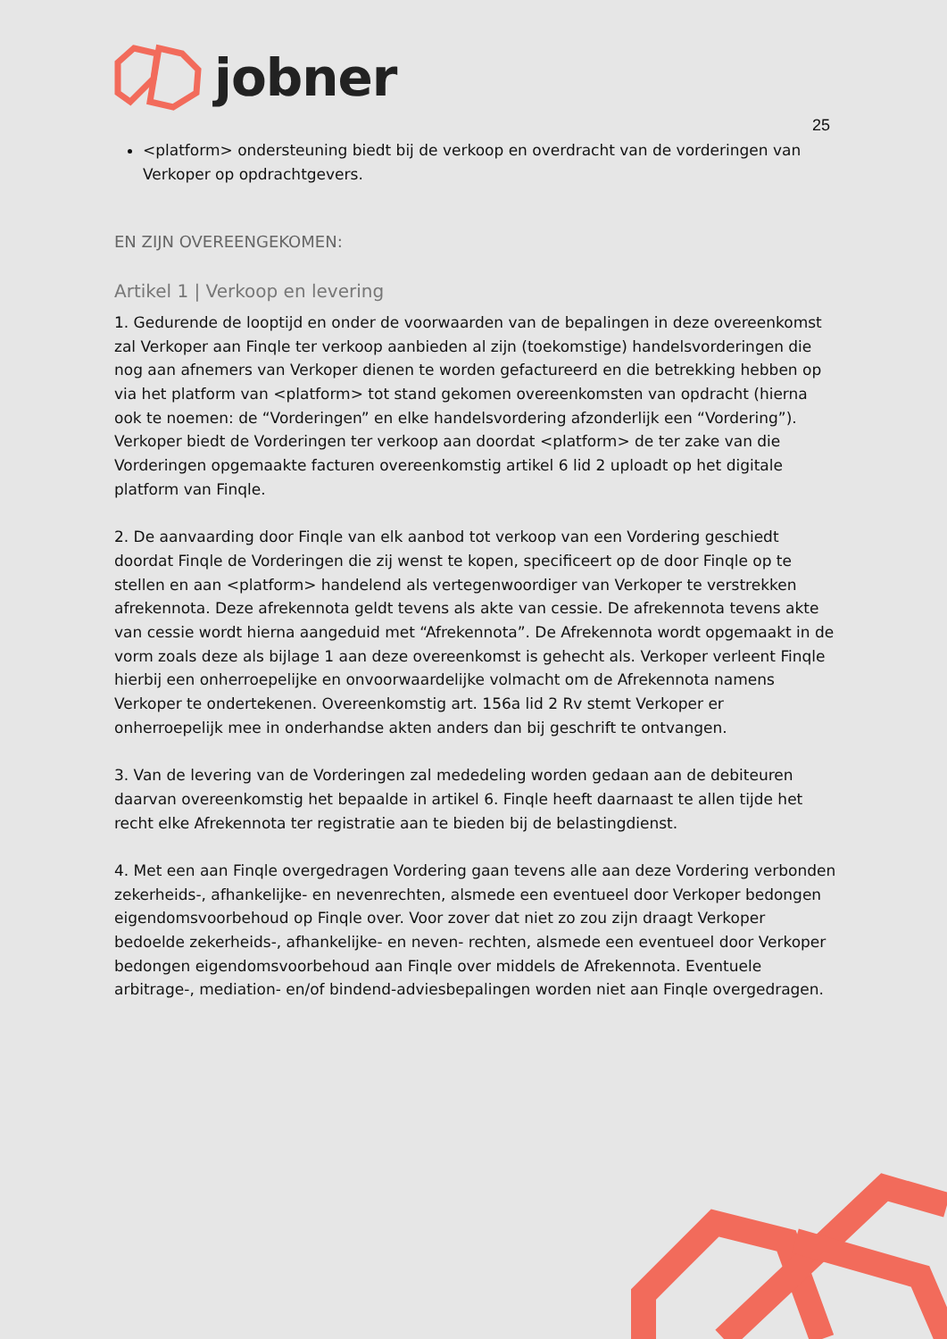jobner
25
<platform> ondersteuning biedt bij de verkoop en overdracht van de vorderingen van Verkoper op opdrachtgevers.
EN ZIJN OVEREENGEKOMEN:
Artikel 1 | Verkoop en levering
1. Gedurende de looptijd en onder de voorwaarden van de bepalingen in deze overeenkomst zal Verkoper aan Finqle ter verkoop aanbieden al zijn (toekomstige) handelsvorderingen die nog aan afnemers van Verkoper dienen te worden gefactureerd en die betrekking hebben op via het platform van <platform> tot stand gekomen overeenkomsten van opdracht (hierna ook te noemen: de “Vorderingen” en elke handelsvordering afzonderlijk een “Vordering”). Verkoper biedt de Vorderingen ter verkoop aan doordat <platform> de ter zake van die Vorderingen opgemaakte facturen overeenkomstig artikel 6 lid 2 uploadt op het digitale platform van Finqle.
2. De aanvaarding door Finqle van elk aanbod tot verkoop van een Vordering geschiedt doordat Finqle de Vorderingen die zij wenst te kopen, specificeert op de door Finqle op te stellen en aan <platform> handelend als vertegenwoordiger van Verkoper te verstrekken afrekennota. Deze afrekennota geldt tevens als akte van cessie. De afrekennota tevens akte van cessie wordt hierna aangeduid met “Afrekennota”. De Afrekennota wordt opgemaakt in de vorm zoals deze als bijlage 1 aan deze overeenkomst is gehecht als. Verkoper verleent Finqle hierbij een onherroepelijke en onvoorwaardelijke volmacht om de Afrekennota namens Verkoper te ondertekenen. Overeenkomstig art. 156a lid 2 Rv stemt Verkoper er onherroepelijk mee in onderhandse akten anders dan bij geschrift te ontvangen.
3. Van de levering van de Vorderingen zal mededeling worden gedaan aan de debiteuren daarvan overeenkomstig het bepaalde in artikel 6. Finqle heeft daarnaast te allen tijde het recht elke Afrekennota ter registratie aan te bieden bij de belastingdienst.
4. Met een aan Finqle overgedragen Vordering gaan tevens alle aan deze Vordering verbonden zekerheids-, afhankelijke- en nevenrechten, alsmede een eventueel door Verkoper bedongen eigendomsvoorbehoud op Finqle over. Voor zover dat niet zo zou zijn draagt Verkoper bedoelde zekerheids-, afhankelijke- en neven- rechten, alsmede een eventueel door Verkoper bedongen eigendomsvoorbehoud aan Finqle over middels de Afrekennota. Eventuele arbitrage-, mediation- en/of bindend-adviesbepalingen worden niet aan Finqle overgedragen.